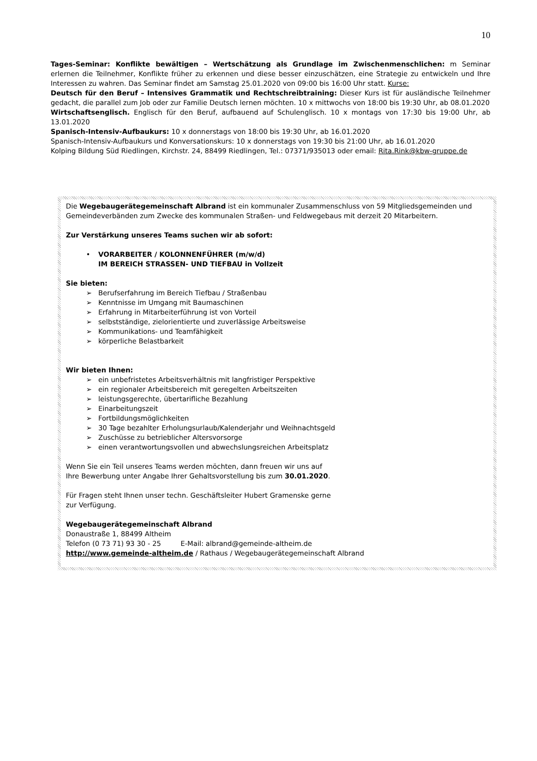10
Tages-Seminar: Konflikte bewältigen – Wertschätzung als Grundlage im Zwischenmenschlichen: m Seminar erlernen die Teilnehmer, Konflikte früher zu erkennen und diese besser einzuschätzen, eine Strategie zu entwickeln und Ihre Interessen zu wahren. Das Seminar findet am Samstag 25.01.2020 von 09:00 bis 16:00 Uhr statt. Kurse:
Deutsch für den Beruf – Intensives Grammatik und Rechtschreibtraining: Dieser Kurs ist für ausländische Teilnehmer gedacht, die parallel zum Job oder zur Familie Deutsch lernen möchten. 10 x mittwochs von 18:00 bis 19:30 Uhr, ab 08.01.2020
Wirtschaftsenglisch. Englisch für den Beruf, aufbauend auf Schulenglisch. 10 x montags von 17:30 bis 19:00 Uhr, ab 13.01.2020
Spanisch-Intensiv-Aufbaukurs: 10 x donnerstags von 18:00 bis 19:30 Uhr, ab 16.01.2020
Spanisch-Intensiv-Aufbaukurs und Konversationskurs: 10 x donnerstags von 19:30 bis 21:00 Uhr, ab 16.01.2020
Kolping Bildung Süd Riedlingen, Kirchstr. 24, 88499 Riedlingen, Tel.: 07371/935013 oder email: Rita.Rink@kbw-gruppe.de
Die Wegebaugerätegemeinschaft Albrand ist ein kommunaler Zusammenschluss von 59 Mitgliedsgemeinden und Gemeindeverbänden zum Zwecke des kommunalen Straßen- und Feldwegebaus mit derzeit 20 Mitarbeitern.
Zur Verstärkung unseres Teams suchen wir ab sofort:
• VORARBEITER / KOLONNENFÜHRER (m/w/d)
IM BEREICH STRASSEN- UND TIEFBAU in Vollzeit
Sie bieten:
➢ Berufserfahrung im Bereich Tiefbau / Straßenbau
➢ Kenntnisse im Umgang mit Baumaschinen
➢ Erfahrung in Mitarbeiterführung ist von Vorteil
➢ selbstständige, zielorientierte und zuverlässige Arbeitsweise
➢ Kommunikations- und Teamfähigkeit
➢ körperliche Belastbarkeit
Wir bieten Ihnen:
➢ ein unbefristetes Arbeitsverhältnis mit langfristiger Perspektive
➢ ein regionaler Arbeitsbereich mit geregelten Arbeitszeiten
➢ leistungsgerechte, übertarifliche Bezahlung
➢ Einarbeitungszeit
➢ Fortbildungsmöglichkeiten
➢ 30 Tage bezahlter Erholungsurlaub/Kalenderjahr und Weihnachtsgeld
➢ Zuschüsse zu betrieblicher Altersvorsorge
➢ einen verantwortungsvollen und abwechslungsreichen Arbeitsplatz
Wenn Sie ein Teil unseres Teams werden möchten, dann freuen wir uns auf
Ihre Bewerbung unter Angabe Ihrer Gehaltsvorstellung bis zum 30.01.2020.
Für Fragen steht Ihnen unser techn. Geschäftsleiter Hubert Gramenske gerne
zur Verfügung.
Wegebaugerätegemeinschaft Albrand
Donaustraße 1, 88499 Altheim
Telefon (0 73 71) 93 30 - 25 E-Mail: albrand@gemeinde-altheim.de
http://www.gemeinde-altheim.de / Rathaus / Wegebaugerätegemeinschaft Albrand